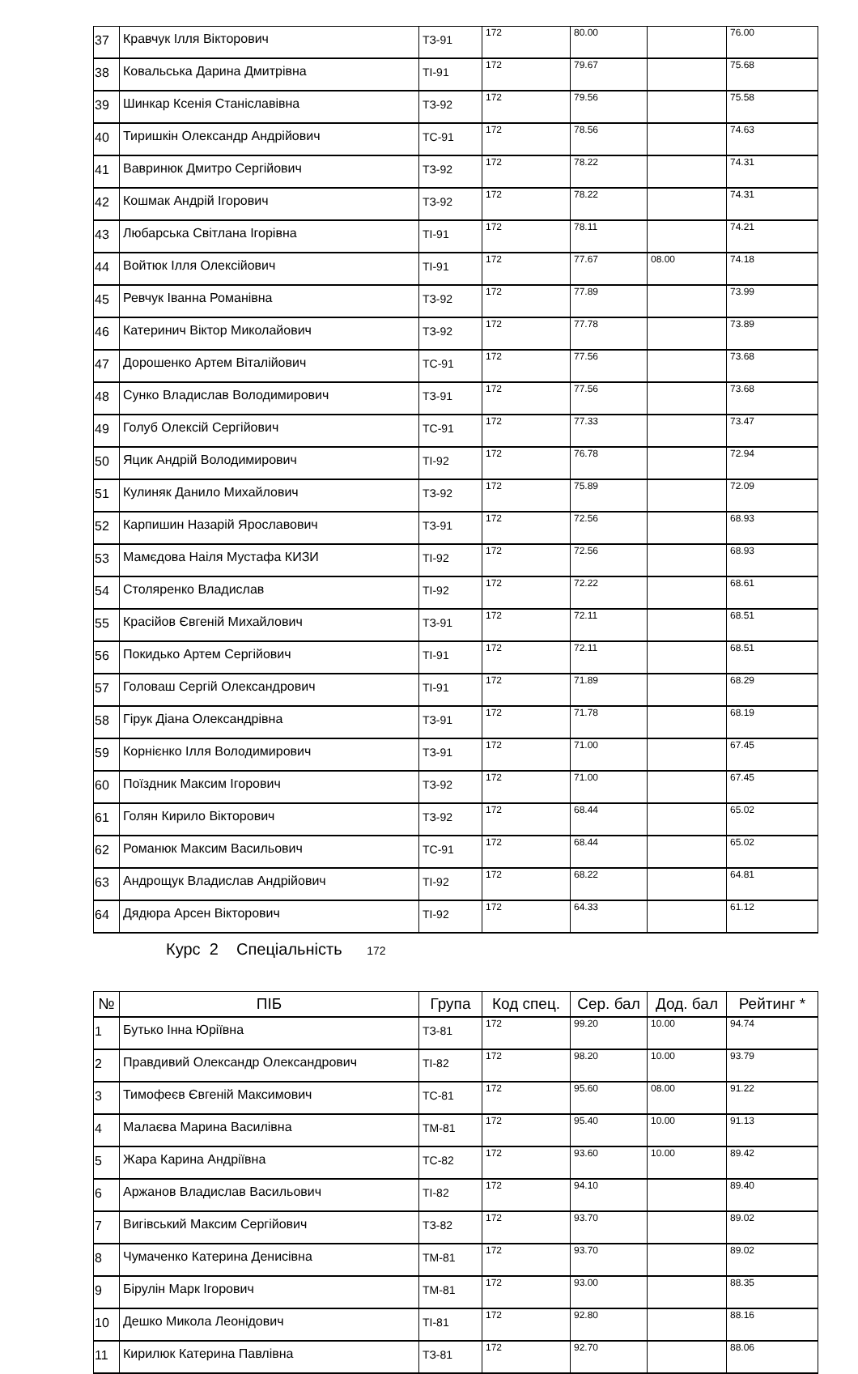| 37 | Кравчук Ілля Вікторович | ТЗ-91 | 172 | 80.00 | | 76.00 |
| 38 | Ковальська Дарина Дмитрівна | ТІ-91 | 172 | 79.67 | | 75.68 |
| 39 | Шинкар Ксенія Станіславівна | ТЗ-92 | 172 | 79.56 | | 75.58 |
| 40 | Тиришкін Олександр Андрійович | ТС-91 | 172 | 78.56 | | 74.63 |
| 41 | Вавринюк Дмитро Сергійович | ТЗ-92 | 172 | 78.22 | | 74.31 |
| 42 | Кошмак Андрій Ігорович | ТЗ-92 | 172 | 78.22 | | 74.31 |
| 43 | Любарська Світлана Ігорівна | ТІ-91 | 172 | 78.11 | | 74.21 |
| 44 | Войтюк Ілля Олексійович | ТІ-91 | 172 | 77.67 | 08.00 | 74.18 |
| 45 | Ревчук Іванна Романівна | ТЗ-92 | 172 | 77.89 | | 73.99 |
| 46 | Катеринич Віктор Миколайович | ТЗ-92 | 172 | 77.78 | | 73.89 |
| 47 | Дорошенко Артем Віталійович | ТС-91 | 172 | 77.56 | | 73.68 |
| 48 | Сунко Владислав Володимирович | ТЗ-91 | 172 | 77.56 | | 73.68 |
| 49 | Голуб Олексій Сергійович | ТС-91 | 172 | 77.33 | | 73.47 |
| 50 | Яцик Андрій Володимирович | ТІ-92 | 172 | 76.78 | | 72.94 |
| 51 | Кулиняк Данило Михайлович | ТЗ-92 | 172 | 75.89 | | 72.09 |
| 52 | Карпишин Назарій Ярославович | ТЗ-91 | 172 | 72.56 | | 68.93 |
| 53 | Мамєдова Наіля Мустафа КИЗИ | ТІ-92 | 172 | 72.56 | | 68.93 |
| 54 | Столяренко Владислав | ТІ-92 | 172 | 72.22 | | 68.61 |
| 55 | Красійов Євгеній Михайлович | ТЗ-91 | 172 | 72.11 | | 68.51 |
| 56 | Покидько Артем Сергійович | ТІ-91 | 172 | 72.11 | | 68.51 |
| 57 | Головаш Сергій Олександрович | ТІ-91 | 172 | 71.89 | | 68.29 |
| 58 | Гірук Діана Олександрівна | ТЗ-91 | 172 | 71.78 | | 68.19 |
| 59 | Корнієнко Ілля Володимирович | ТЗ-91 | 172 | 71.00 | | 67.45 |
| 60 | Поїздник Максим Ігорович | ТЗ-92 | 172 | 71.00 | | 67.45 |
| 61 | Голян Кирило Вікторович | ТЗ-92 | 172 | 68.44 | | 65.02 |
| 62 | Романюк Максим Васильович | ТС-91 | 172 | 68.44 | | 65.02 |
| 63 | Андрощук Владислав Андрійович | ТІ-92 | 172 | 68.22 | | 64.81 |
| 64 | Дядюра Арсен Вікторович | ТІ-92 | 172 | 64.33 | | 61.12 |
Курс 2 Спеціальність 172
| № | ПІБ | Група | Код спец. | Сер. бал | Дод. бал | Рейтинг * |
| --- | --- | --- | --- | --- | --- | --- |
| 1 | Бутько Інна Юріївна | ТЗ-81 | 172 | 99.20 | 10.00 | 94.74 |
| 2 | Правдивий Олександр Олександрович | ТІ-82 | 172 | 98.20 | 10.00 | 93.79 |
| 3 | Тимофеєв Євгеній Максимович | ТС-81 | 172 | 95.60 | 08.00 | 91.22 |
| 4 | Малаєва Марина Василівна | ТМ-81 | 172 | 95.40 | 10.00 | 91.13 |
| 5 | Жара Карина Андріївна | ТС-82 | 172 | 93.60 | 10.00 | 89.42 |
| 6 | Аржанов Владислав Васильович | ТІ-82 | 172 | 94.10 | | 89.40 |
| 7 | Вигівський Максим Сергійович | ТЗ-82 | 172 | 93.70 | | 89.02 |
| 8 | Чумаченко Катерина Денисівна | ТМ-81 | 172 | 93.70 | | 89.02 |
| 9 | Бірулін Марк Ігорович | ТМ-81 | 172 | 93.00 | | 88.35 |
| 10 | Дешко Микола Леонідович | ТІ-81 | 172 | 92.80 | | 88.16 |
| 11 | Кирилюк Катерина Павлівна | ТЗ-81 | 172 | 92.70 | | 88.06 |